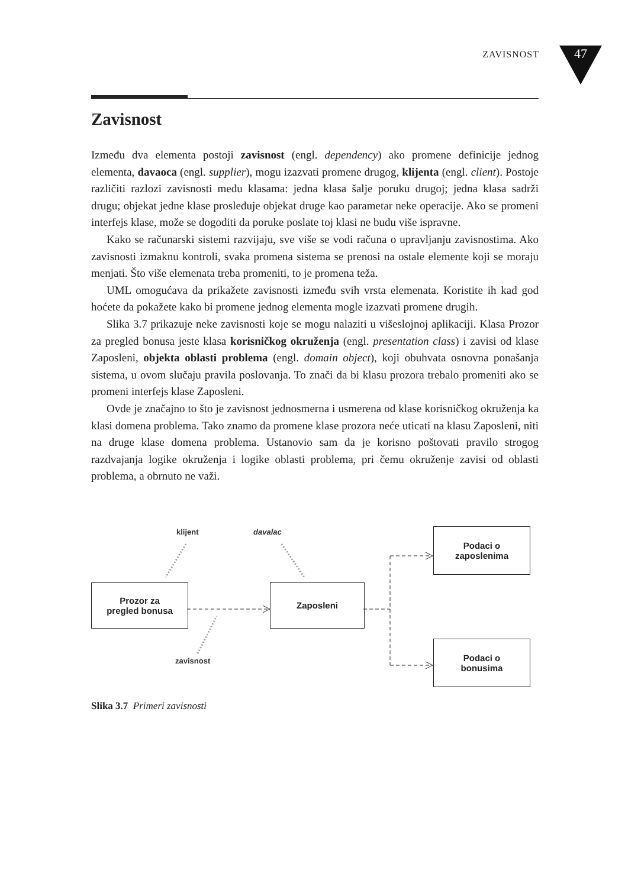ZAVISNOST 47
Zavisnost
Između dva elementa postoji zavisnost (engl. dependency) ako promene definicije jednog elementa, davaoca (engl. supplier), mogu izazvati promene drugog, klijenta (engl. client). Postoje različiti razlozi zavisnosti među klasama: jedna klasa šalje poruku drugoj; jedna klasa sadrži drugu; objekat jedne klase prosleđuje objekat druge kao parametar neke operacije. Ako se promeni interfejs klase, može se dogoditi da poruke poslate toj klasi ne budu više ispravne.
Kako se računarski sistemi razvijaju, sve više se vodi računa o upravljanju zavisnostima. Ako zavisnosti izmaknu kontroli, svaka promena sistema se prenosi na ostale elemente koji se moraju menjati. Što više elemenata treba promeniti, to je promena teža.
UML omogućava da prikažete zavisnosti između svih vrsta elemenata. Koristite ih kad god hoćete da pokažete kako bi promene jednog elementa mogle izazvati promene drugih.
Slika 3.7 prikazuje neke zavisnosti koje se mogu nalaziti u višeslojnoj aplikaciji. Klasa Prozor za pregled bonusa jeste klasa korisničkog okruženja (engl. presentation class) i zavisi od klase Zaposleni, objekta oblasti problema (engl. domain object), koji obuhvata osnovna ponašanja sistema, u ovom slučaju pravila poslovanja. To znači da bi klasu prozora trebalo promeniti ako se promeni interfejs klase Zaposleni.
Ovde je značajno to što je zavisnost jednosmerna i usmerena od klase korisničkog okruženja ka klasi domena problema. Tako znamo da promene klase prozora neće uticati na klasu Zaposleni, niti na druge klase domena problema. Ustanovio sam da je korisno poštovati pravilo strogog razdvajanja logike okruženja i logike oblasti problema, pri čemu okruženje zavisi od oblasti problema, a obrnuto ne važi.
Prozor za
pregled bonusa
Zaposleni
Podaci o
zaposlenima
Podaci o
bonusima
klijent davalac
zavisnost
Slika 3.7 Primeri zavisnosti